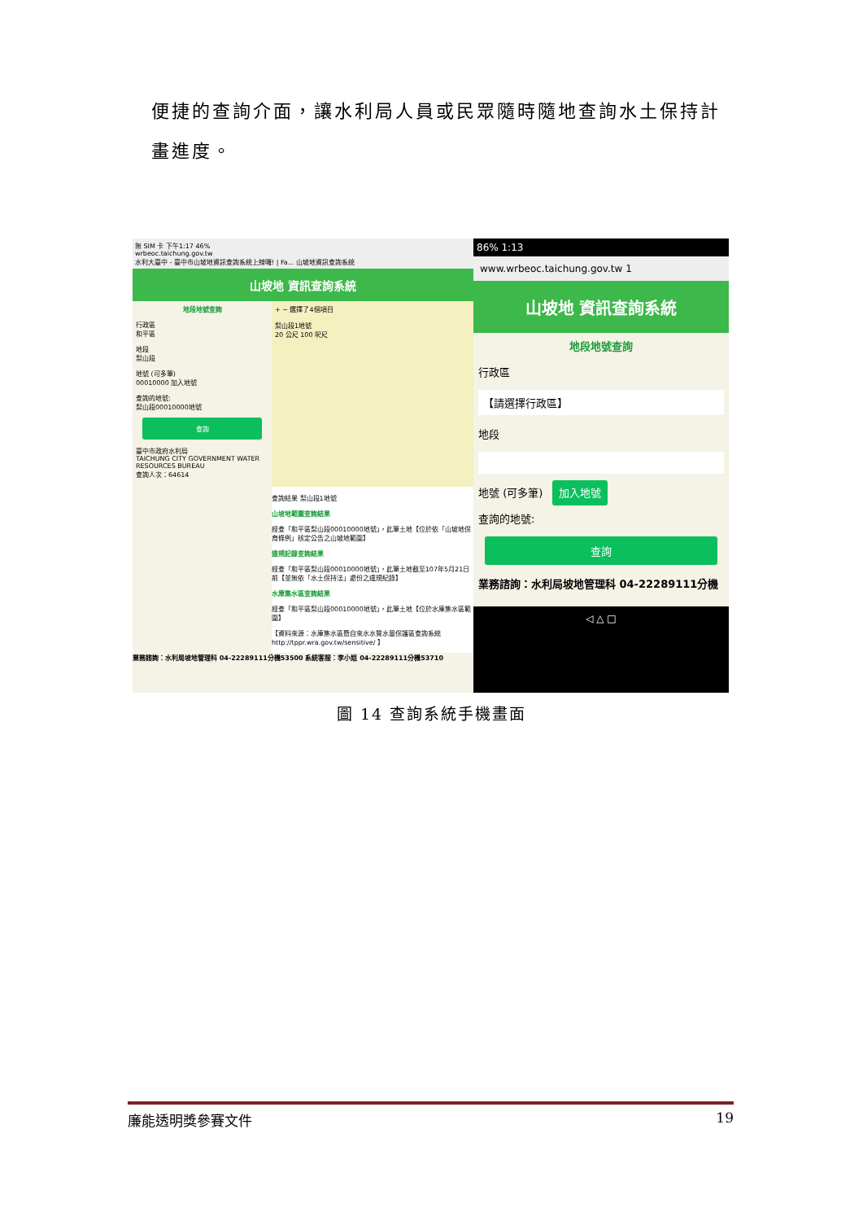便捷的查詢介面，讓水利局人員或民眾隨時隨地查詢水土保持計畫進度。
無 SIM 卡 下午1:17 46%
wrbeoc.taichung.gov.tw
水利大臺中 - 臺中市山坡地資訊查詢系統上線囉! | Fa... 山坡地資訊查詢系統
山坡地 資訊查詢系統
地段地號查詢
行政區
和平區
地段
梨山段
地號 (可多筆)
00010000 加入地號
查詢的地號:
梨山段00010000地號
查詢
臺中市政府水利局
TAICHUNG CITY GOVERNMENT WATER RESOURCES BUREAU
查詢人次：64614
+ − 選擇了4個項目
梨山段1地號
20 公尺 100 呎尺
查詢結果 梨山段1地號
山坡地範圍查詢結果
經查「和平區梨山段00010000地號」，此筆土地【位於依「山坡地保育條例」核定公告之山坡地範圍】
違規記錄查詢結果
經查「和平區梨山段00010000地號」，此筆土地截至107年5月21日前【並無依「水土保持法」處份之違規紀錄】
水庫集水區查詢結果
經查「和平區梨山段00010000地號」，此筆土地【位於水庫集水區範圍】
【資料來源：水庫集水區暨自來水水質水量保護區查詢系統 http://tppr.wra.gov.tw/sensitive/ 】
業務諮詢：水利局坡地管理科 04-22289111分機53500 系統客服：李小姐 04-22289111分機53710
86% 1:13
www.wrbeoc.taichung.gov.tw 1
山坡地 資訊查詢系統
地段地號查詢
行政區
【請選擇行政區】
地段
地號 (可多筆) 加入地號
查詢的地號:
查詢
業務諮詢：水利局坡地管理科 04-22289111分機
◁ △ □
圖 14 查詢系統手機畫面
廉能透明獎參賽文件 19